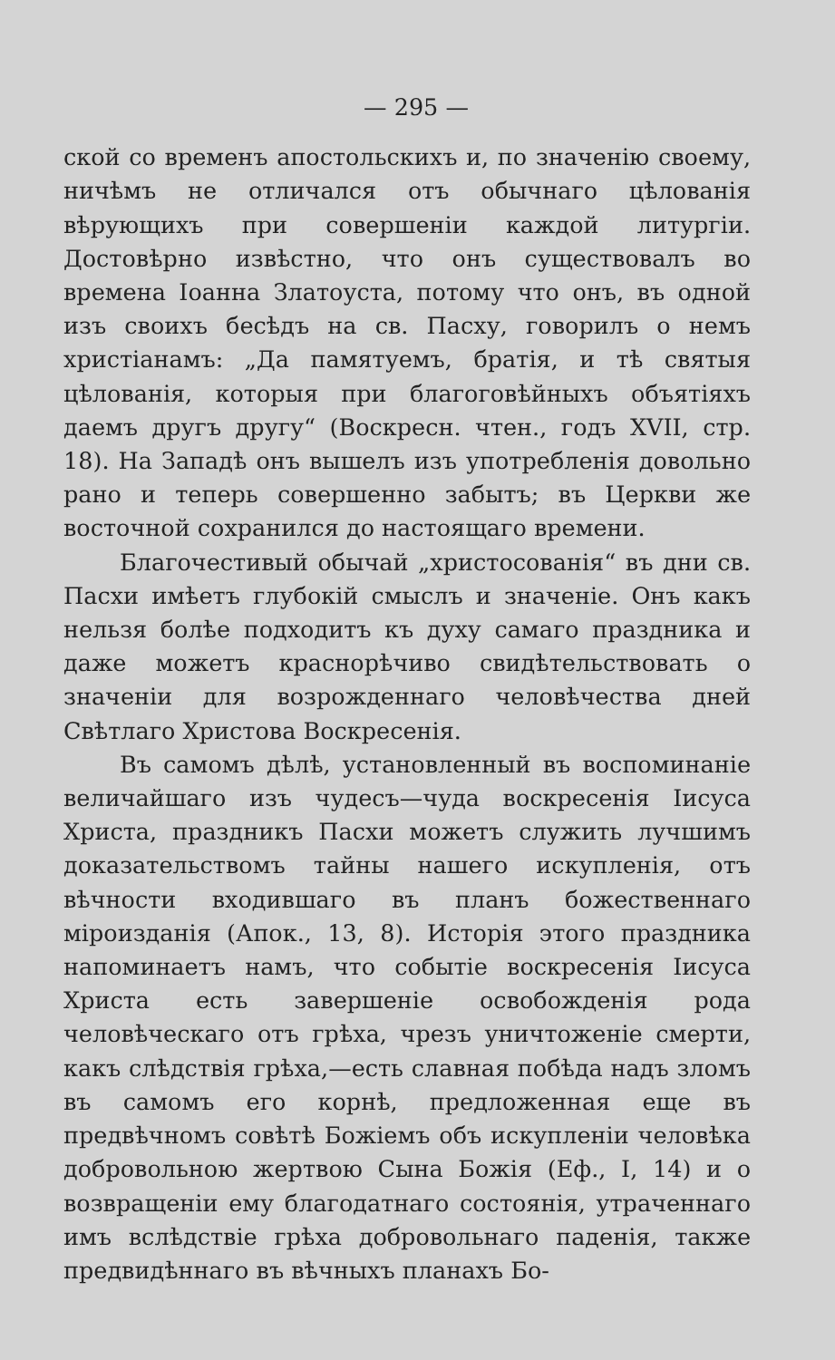— 295 —
ской со временъ апостольскихъ и, по значенію своему, ничѣмъ не отличался отъ обычнаго цѣлованія вѣрующихъ при совершеніи каждой литургіи. Достовѣрно извѣстно, что онъ существовалъ во времена Іоанна Златоуста, потому что онъ, въ одной изъ своихъ бесѣдъ на св. Пасху, говорилъ о немъ христіанамъ: „Да памятуемъ, братія, и тѣ святыя цѣлованія, которыя при благоговѣйныхъ объятіяхъ даемъ другъ другу“ (Воскресн. чтен., годъ XVII, стр. 18). На Западѣ онъ вышелъ изъ употребленія довольно рано и теперь совершенно забытъ; въ Церкви же восточной сохранился до настоящаго времени.
Благочестивый обычай „христосованія“ въ дни св. Пасхи имѣетъ глубокій смыслъ и значеніе. Онъ какъ нельзя болѣе подходитъ къ духу самаго праздника и даже можетъ краснорѣчиво свидѣтельствовать о значеніи для возрожденнаго человѣчества дней Свѣтлаго Христова Воскресенія.
Въ самомъ дѣлѣ, установленный въ воспоминаніе величайшаго изъ чудесъ—чуда воскресенія Іисуса Христа, праздникъ Пасхи можетъ служить лучшимъ доказательствомъ тайны нашего искупленія, отъ вѣчности входившаго въ планъ божественнаго міроизданія (Апок., 13, 8). Исторія этого праздника напоминаетъ намъ, что событіе воскресенія Іисуса Христа есть завершеніе освобожденія рода человѣческаго отъ грѣха, чрезъ уничтоженіе смерти, какъ слѣдствія грѣха,—есть славная побѣда надъ зломъ въ самомъ его корнѣ, предложенная еще въ предвѣчномъ совѣтѣ Божіемъ объ искупленіи человѣка добровольною жертвою Сына Божія (Еф., I, 14) и о возвращеніи ему благодатнаго состоянія, утраченнаго имъ вслѣдствіе грѣха добровольнаго паденія, также предвидѣннаго въ вѣчныхъ планахъ Бо-